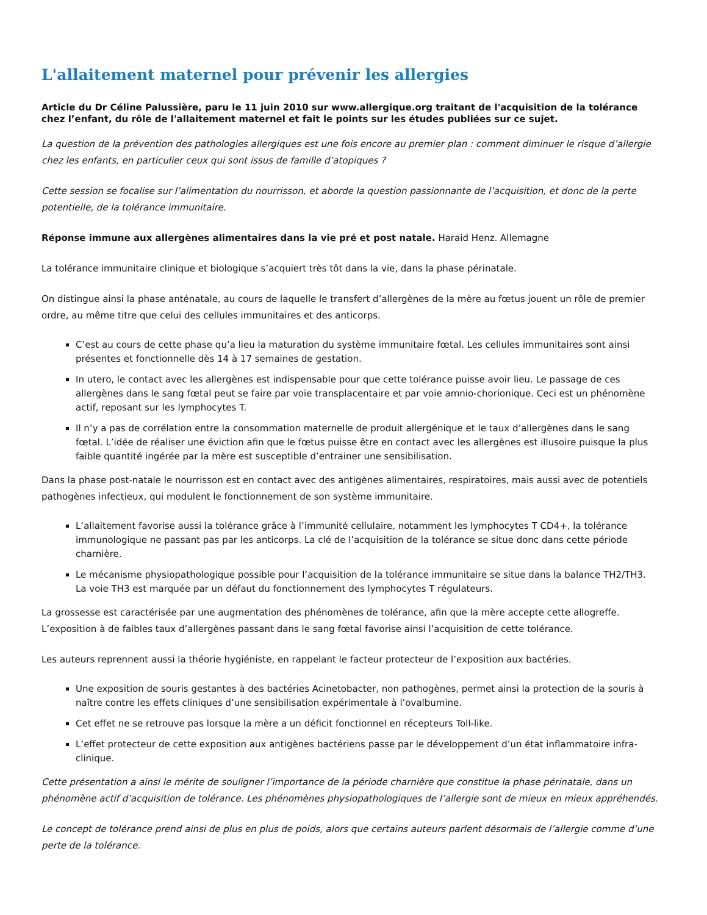L'allaitement maternel pour prévenir les allergies
Article du Dr Céline Palussière, paru le 11 juin 2010 sur www.allergique.org traitant de l'acquisition de la tolérance chez l’enfant, du rôle de l'allaitement maternel et fait le points sur les études publiées sur ce sujet.
La question de la prévention des pathologies allergiques est une fois encore au premier plan : comment diminuer le risque d’allergie chez les enfants, en particulier ceux qui sont issus de famille d’atopiques ?
Cette session se focalise sur l’alimentation du nourrisson, et aborde la question passionnante de l’acquisition, et donc de la perte potentielle, de la tolérance immunitaire.
Réponse immune aux allergènes alimentaires dans la vie pré et post natale. Haraid Henz. Allemagne
La tolérance immunitaire clinique et biologique s’acquiert très tôt dans la vie, dans la phase périnatale.
On distingue ainsi la phase anténatale, au cours de laquelle le transfert d’allergènes de la mère au fœtus jouent un rôle de premier ordre, au même titre que celui des cellules immunitaires et des anticorps.
C’est au cours de cette phase qu’a lieu la maturation du système immunitaire fœtal. Les cellules immunitaires sont ainsi présentes et fonctionnelle dès 14 à 17 semaines de gestation.
In utero, le contact avec les allergènes est indispensable pour que cette tolérance puisse avoir lieu. Le passage de ces allergènes dans le sang fœtal peut se faire par voie transplacentaire et par voie amnio-chorionique. Ceci est un phénomène actif, reposant sur les lymphocytes T.
Il n’y a pas de corrélation entre la consommation maternelle de produit allergénique et le taux d’allergènes dans le sang fœtal. L’idée de réaliser une éviction afin que le fœtus puisse être en contact avec les allergènes est illusoire puisque la plus faible quantité ingérée par la mère est susceptible d’entrainer une sensibilisation.
Dans la phase post-natale le nourrisson est en contact avec des antigènes alimentaires, respiratoires, mais aussi avec de potentiels pathogènes infectieux, qui modulent le fonctionnement de son système immunitaire.
L’allaitement favorise aussi la tolérance grâce à l’immunité cellulaire, notamment les lymphocytes T CD4+, la tolérance immunologique ne passant pas par les anticorps. La clé de l’acquisition de la tolérance se situe donc dans cette période charnière.
Le mécanisme physiopathologique possible pour l’acquisition de la tolérance immunitaire se situe dans la balance TH2/TH3. La voie TH3 est marquée par un défaut du fonctionnement des lymphocytes T régulateurs.
La grossesse est caractérisée par une augmentation des phénomènes de tolérance, afin que la mère accepte cette allogreffe. L’exposition à de faibles taux d’allergènes passant dans le sang fœtal favorise ainsi l’acquisition de cette tolérance.
Les auteurs reprennent aussi la théorie hygiéniste, en rappelant le facteur protecteur de l’exposition aux bactéries.
Une exposition de souris gestantes à des bactéries Acinetobacter, non pathogènes, permet ainsi la protection de la souris à naître contre les effets cliniques d’une sensibilisation expérimentale à l’ovalbumine.
Cet effet ne se retrouve pas lorsque la mère a un déficit fonctionnel en récepteurs Toll-like.
L’effet protecteur de cette exposition aux antigènes bactériens passe par le développement d’un état inflammatoire infra-clinique.
Cette présentation a ainsi le mérite de souligner l’importance de la période charnière que constitue la phase périnatale, dans un phénomène actif d’acquisition de tolérance. Les phénomènes physiopathologiques de l’allergie sont de mieux en mieux appréhendés.
Le concept de tolérance prend ainsi de plus en plus de poids, alors que certains auteurs parlent désormais de l’allergie comme d’une perte de la tolérance.